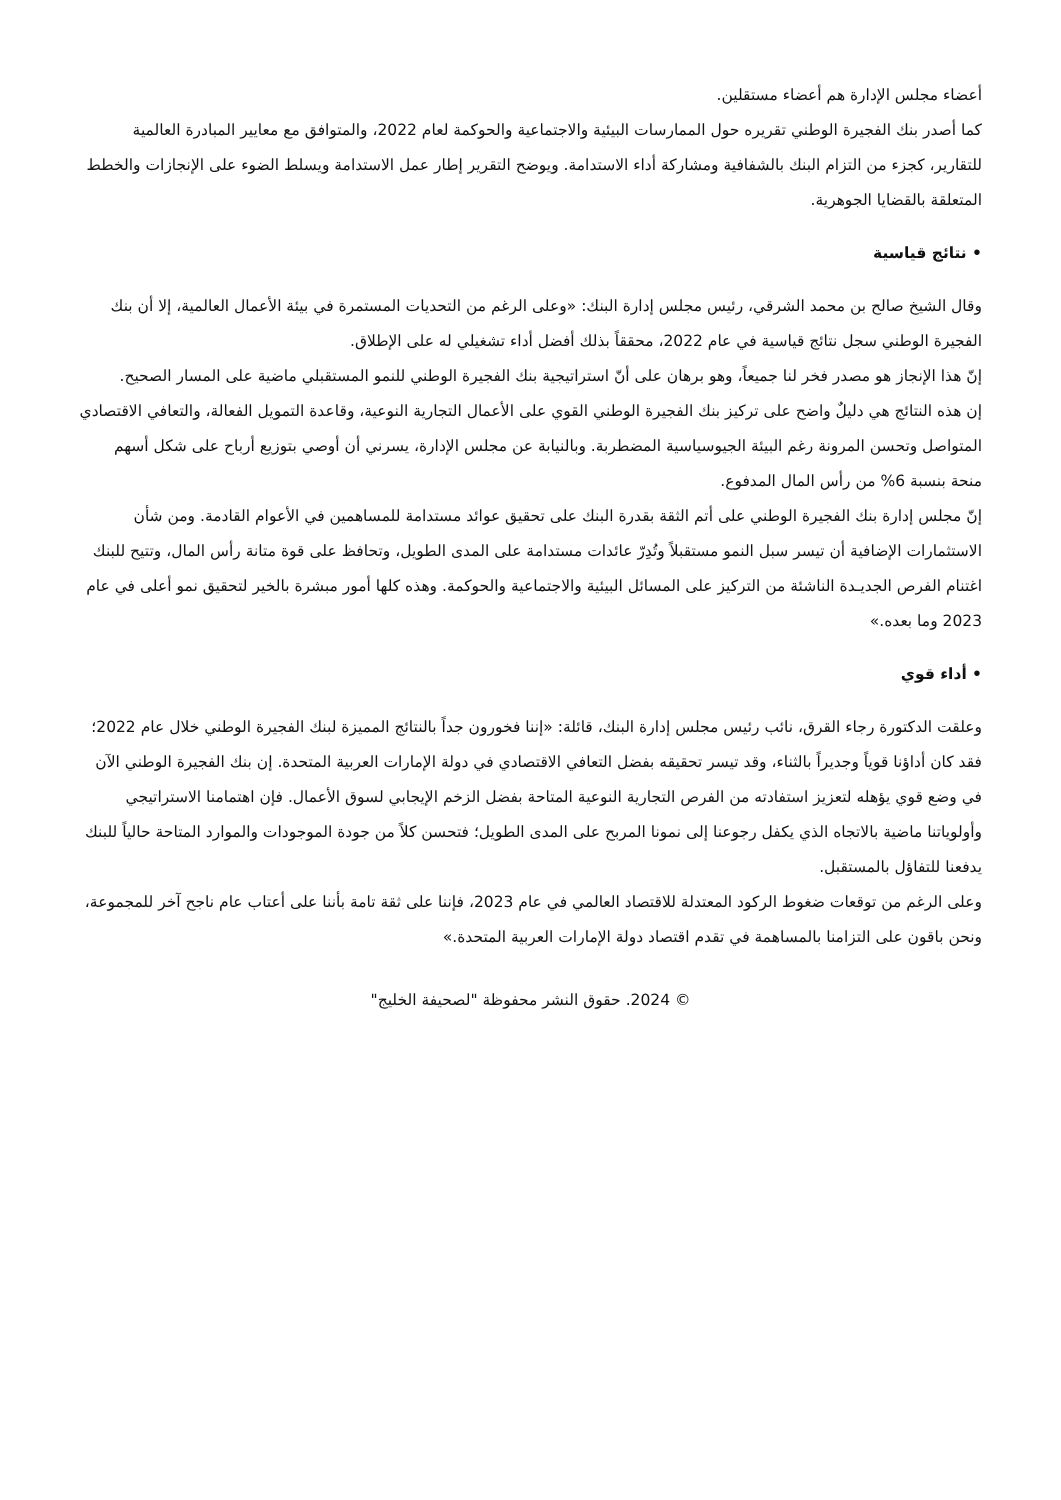أعضاء مجلس الإدارة هم أعضاء مستقلين.
كما أصدر بنك الفجيرة الوطني تقريره حول الممارسات البيئية والاجتماعية والحوكمة لعام 2022، والمتوافق مع معايير المبادرة العالمية للتقارير، كجزء من التزام البنك بالشفافية ومشاركة أداء الاستدامة. ويوضح التقرير إطار عمل الاستدامة ويسلط الضوء على الإنجازات والخطط المتعلقة بالقضايا الجوهرية.
• نتائج قياسية
وقال الشيخ صالح بن محمد الشرقي، رئيس مجلس إدارة البنك: «وعلى الرغم من التحديات المستمرة في بيئة الأعمال العالمية، إلا أن بنك الفجيرة الوطني سجل نتائج قياسية في عام 2022، محققاً بذلك أفضل أداء تشغيلي له على الإطلاق.
إنّ هذا الإنجاز هو مصدر فخر لنا جميعاً، وهو برهان على أنّ استراتيجية بنك الفجيرة الوطني للنمو المستقبلي ماضية على المسار الصحيح.
إن هذه النتائج هي دليلٌ واضح على تركيز بنك الفجيرة الوطني القوي على الأعمال التجارية النوعية، وقاعدة التمويل الفعالة، والتعافي الاقتصادي المتواصل وتحسن المرونة رغم البيئة الجيوسياسية المضطربة. وبالنيابة عن مجلس الإدارة، يسرني أن أوصي بتوزيع أرباح على شكل أسهم منحة بنسبة 6% من رأس المال المدفوع.
إنّ مجلس إدارة بنك الفجيرة الوطني على أتم الثقة بقدرة البنك على تحقيق عوائد مستدامة للمساهمين في الأعوام القادمة. ومن شأن الاستثمارات الإضافية أن تيسر سبل النمو مستقبلاً وتُدِرّ عائدات مستدامة على المدى الطويل، وتحافظ على قوة متانة رأس المال، وتتيح للبنك اغتنام الفرص الجديـدة الناشئة من التركيز على المسائل البيئية والاجتماعية والحوكمة. وهذه كلها أمور مبشرة بالخير لتحقيق نمو أعلى في عام 2023 وما بعده.»
• أداء قوي
وعلقت الدكتورة رجاء القرق، نائب رئيس مجلس إدارة البنك، قائلة: «إننا فخورون جداً بالنتائج المميزة لبنك الفجيرة الوطني خلال عام 2022؛ فقد كان أداؤنا قوياً وجديراً بالثناء، وقد تيسر تحقيقه بفضل التعافي الاقتصادي في دولة الإمارات العربية المتحدة. إن بنك الفجيرة الوطني الآن في وضع قوي يؤهله لتعزيز استفادته من الفرص التجارية النوعية المتاحة بفضل الزخم الإيجابي لسوق الأعمال. فإن اهتمامنا الاستراتيجي وأولوياتنا ماضية بالاتجاه الذي يكفل رجوعنا إلى نمونا المربح على المدى الطويل؛ فتحسن كلاً من جودة الموجودات والموارد المتاحة حالياً للبنك يدفعنا للتفاؤل بالمستقبل.
وعلى الرغم من توقعات ضغوط الركود المعتدلة للاقتصاد العالمي في عام 2023، فإننا على ثقة تامة بأننا على أعتاب عام ناجح آخر للمجموعة، ونحن باقون على التزامنا بالمساهمة في تقدم اقتصاد دولة الإمارات العربية المتحدة.»
© 2024. حقوق النشر محفوظة "لصحيفة الخليج"